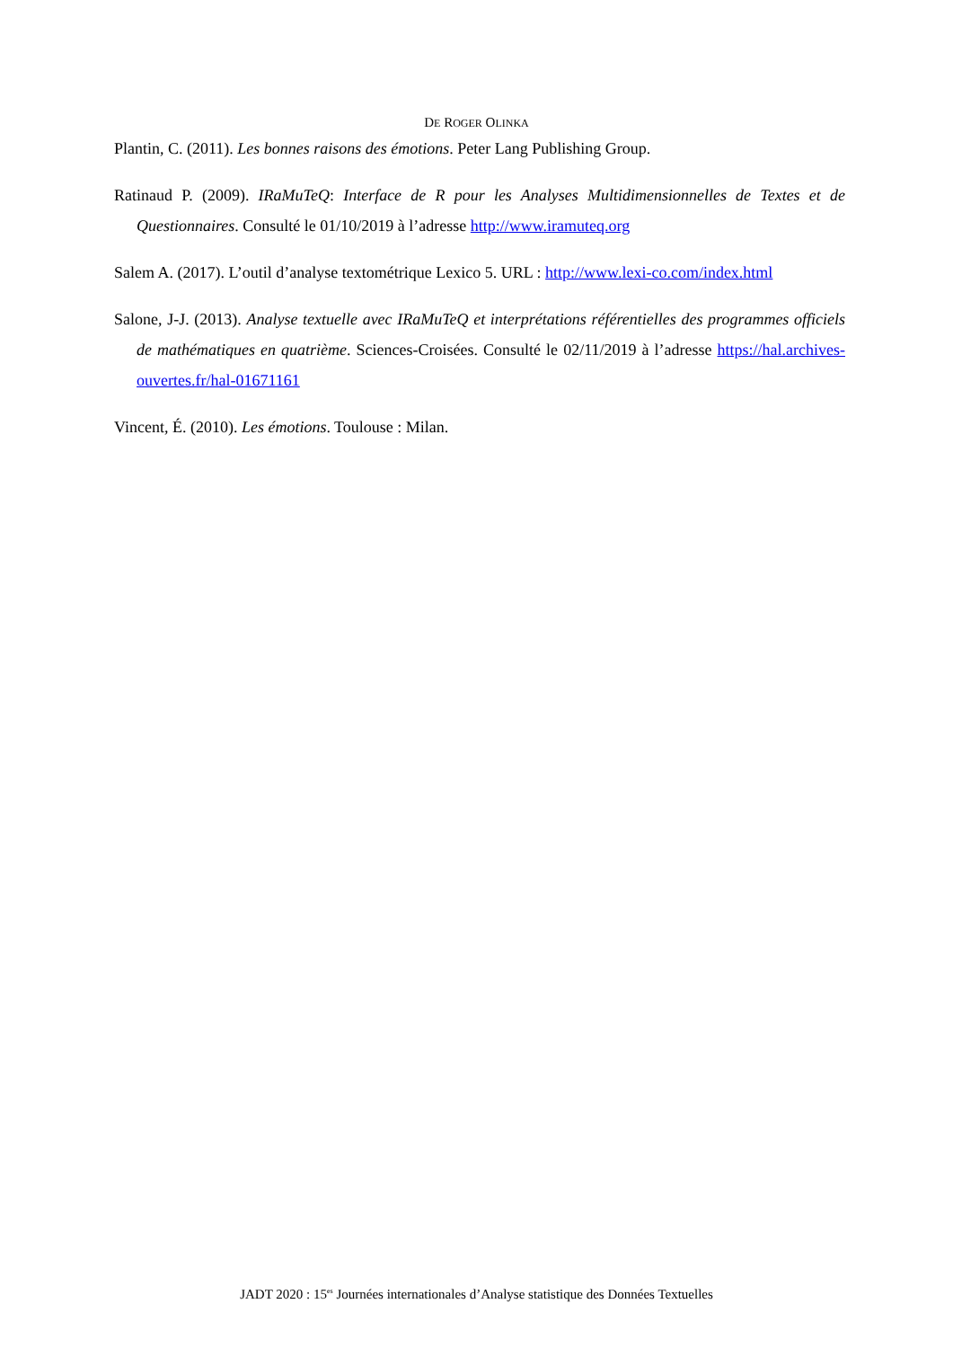DE ROGER OLINKA
Plantin, C. (2011). Les bonnes raisons des émotions. Peter Lang Publishing Group.
Ratinaud P. (2009). IRaMuTeQ: Interface de R pour les Analyses Multidimensionnelles de Textes et de Questionnaires. Consulté le 01/10/2019 à l’adresse http://www.iramuteq.org
Salem A. (2017). L’outil d’analyse textométrique Lexico 5. URL : http://www.lexi-co.com/index.html
Salone, J-J. (2013). Analyse textuelle avec IRaMuTeQ et interprétations référentielles des programmes officiels de mathématiques en quatrième. Sciences-Croisées. Consulté le 02/11/2019 à l’adresse https://hal.archives-ouvertes.fr/hal-01671161
Vincent, É. (2010). Les émotions. Toulouse : Milan.
JADT 2020 : 15<sup>es</sup> Journées internationales d’Analyse statistique des Données Textuelles